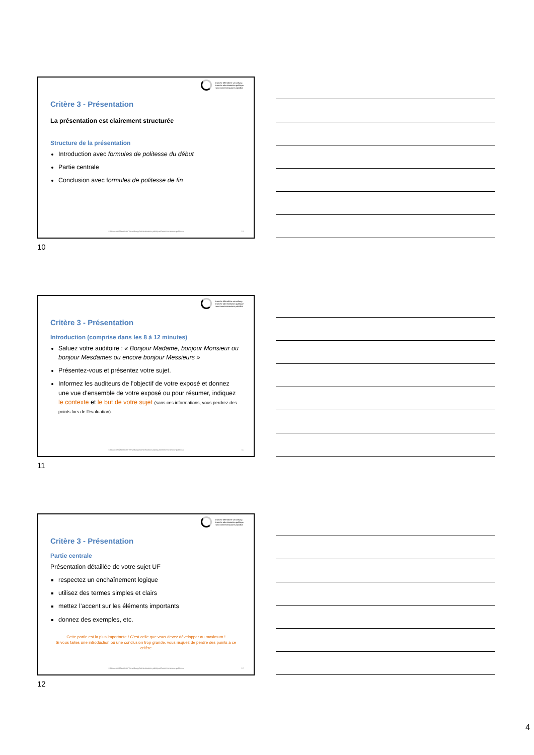branche öffentliche verwaltung
branche administration publique
ramo amministrazione pubblica
Critère 3 - Présentation
La présentation est clairement structurée
Structure de la présentation
Introduction avec formules de politesse du début
Partie centrale
Conclusion avec formules de politesse de fin
© Branche Öffentliche Verwaltung/Administration publique/Amministrazione pubblica
10
10
branche öffentliche verwaltung
branche administration publique
ramo amministrazione pubblica
Critère 3 - Présentation
Introduction (comprise dans les 8 à 12 minutes)
Saluez votre auditoire : « Bonjour Madame, bonjour Monsieur ou bonjour Mesdames ou encore bonjour Messieurs »
Présentez-vous et présentez votre sujet.
Informez les auditeurs de l’objectif de votre exposé et donnez une vue d’ensemble de votre exposé ou pour résumer, indiquez le contexte et le but de votre sujet (sans ces informations, vous perdrez des points lors de l’évaluation).
© Branche Öffentliche Verwaltung/Administration publique/Amministrazione pubblica
11
11
branche öffentliche verwaltung
branche administration publique
ramo amministrazione pubblica
Critère 3 - Présentation
Partie centrale
Présentation détaillée de votre sujet UF
respectez un enchaînement logique
utilisez des termes simples et clairs
mettez l’accent sur les éléments importants
donnez des exemples, etc.
Cette partie est la plus importante ! C’est celle que vous devez développer au maximum !
Si vous faites une introduction ou une conclusion trop grande, vous risquez de perdre des points à ce critère
© Branche Öffentliche Verwaltung/Administration publique/Amministrazione pubblica
12
12
4